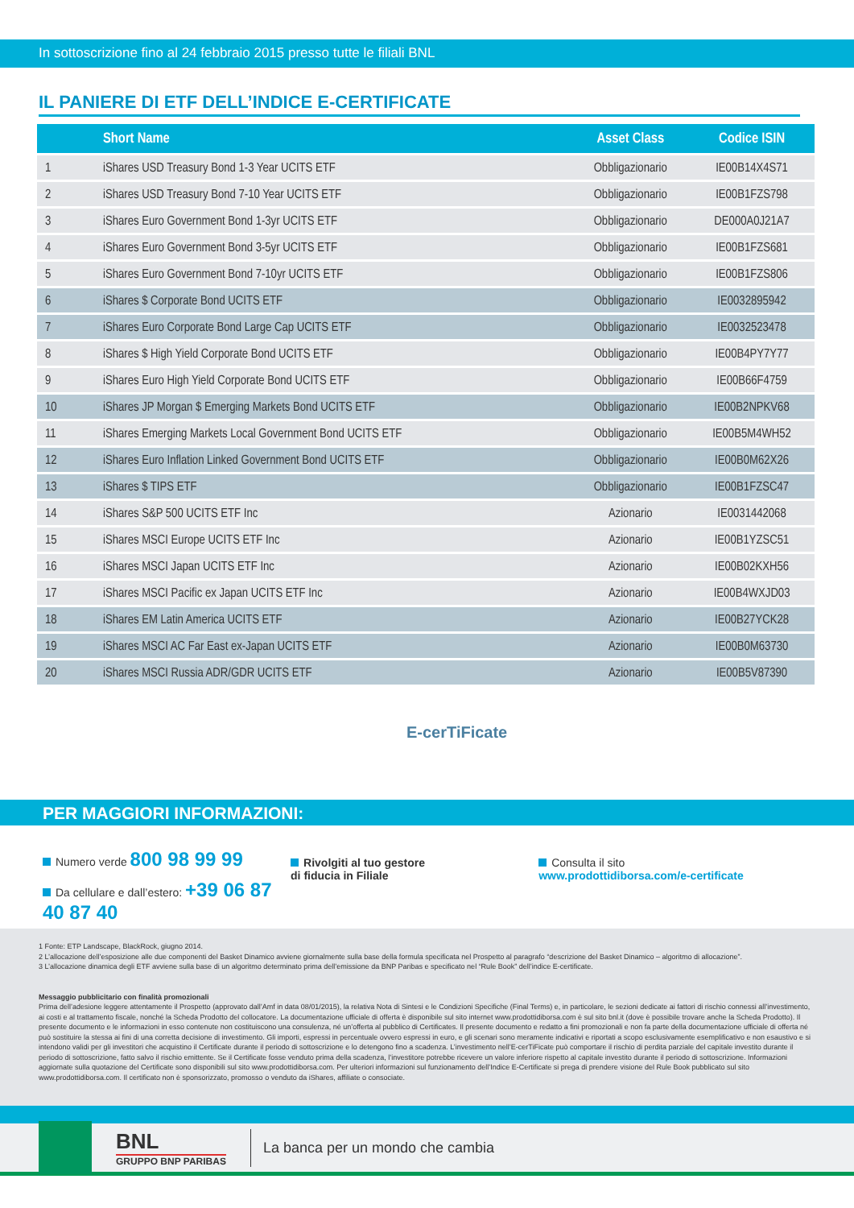In sottoscrizione fino al 24 febbraio 2015 presso tutte le filiali BNL
IL PANIERE DI ETF DELL’INDICE E-CERTIFICATE
| | Short Name | Asset Class | Codice ISIN |
| --- | --- | --- | --- |
| 1 | iShares USD Treasury Bond 1-3 Year UCITS ETF | Obbligazionario | IE00B14X4S71 |
| 2 | iShares USD Treasury Bond 7-10 Year UCITS ETF | Obbligazionario | IE00B1FZS798 |
| 3 | iShares Euro Government Bond 1-3yr UCITS ETF | Obbligazionario | DE000A0J21A7 |
| 4 | iShares Euro Government Bond 3-5yr UCITS ETF | Obbligazionario | IE00B1FZS681 |
| 5 | iShares Euro Government Bond 7-10yr UCITS ETF | Obbligazionario | IE00B1FZS806 |
| 6 | iShares $ Corporate Bond UCITS ETF | Obbligazionario | IE0032895942 |
| 7 | iShares Euro Corporate Bond Large Cap UCITS ETF | Obbligazionario | IE0032523478 |
| 8 | iShares $ High Yield Corporate Bond UCITS ETF | Obbligazionario | IE00B4PY7Y77 |
| 9 | iShares Euro High Yield Corporate Bond UCITS ETF | Obbligazionario | IE00B66F4759 |
| 10 | iShares JP Morgan $ Emerging Markets Bond UCITS ETF | Obbligazionario | IE00B2NPKV68 |
| 11 | iShares Emerging Markets Local Government Bond UCITS ETF | Obbligazionario | IE00B5M4WH52 |
| 12 | iShares Euro Inflation Linked Government Bond UCITS ETF | Obbligazionario | IE00B0M62X26 |
| 13 | iShares $ TIPS ETF | Obbligazionario | IE00B1FZSC47 |
| 14 | iShares S&P 500 UCITS ETF Inc | Azionario | IE0031442068 |
| 15 | iShares MSCI Europe UCITS ETF Inc | Azionario | IE00B1YZSC51 |
| 16 | iShares MSCI Japan UCITS ETF Inc | Azionario | IE00B02KXH56 |
| 17 | iShares MSCI Pacific ex Japan UCITS ETF Inc | Azionario | IE00B4WXJD03 |
| 18 | iShares EM Latin America UCITS ETF | Azionario | IE00B27YCK28 |
| 19 | iShares MSCI AC Far East ex-Japan UCITS ETF | Azionario | IE00B0M63730 |
| 20 | iShares MSCI Russia ADR/GDR UCITS ETF | Azionario | IE00B5V87390 |
E-cerTiFicate
PER MAGGIORI INFORMAZIONI:
Numero verde 800 98 99 99
Da cellulare e dall’estero: +39 06 87 40 87 40
Rivolgiti al tuo gestore
di fiducia in Filiale
Consulta il sito
www.prodottidiborsa.com/e-certificate
1 Fonte: ETP Landscape, BlackRock, giugno 2014.
2 L’allocazione dell’esposizione alle due componenti del Basket Dinamico avviene giornalmente sulla base della formula specificata nel Prospetto al paragrafo “descrizione del Basket Dinamico – algoritmo di allocazione”.
3 L’allocazione dinamica degli ETF avviene sulla base di un algoritmo determinato prima dell’emissione da BNP Paribas e specificato nel “Rule Book” dell’indice E-certificate.
Messaggio pubblicitario con finalità promozionali
Prima dell’adesione leggere attentamente il Prospetto (approvato dall’Amf in data 08/01/2015), la relativa Nota di Sintesi e le Condizioni Specifiche (Final Terms) e, in particolare, le sezioni dedicate ai fattori di rischio connessi all’investimento, ai costi e al trattamento fiscale, nonché la Scheda Prodotto del collocatore. La documentazione ufficiale di offerta è disponibile sul sito internet www.prodottidiborsa.com è sul sito bnl.it (dove è possibile trovare anche la Scheda Prodotto). Il presente documento e le informazioni in esso contenute non costituiscono una consulenza, né un’offerta al pubblico di Certificates. Il presente documento e redatto a fini promozionali e non fa parte della documentazione ufficiale di offerta né può sostituire la stessa ai fini di una corretta decisione di investimento. Gli importi, espressi in percentuale ovvero espressi in euro, e gli scenari sono meramente indicativi e riportati a scopo esclusivamente esemplificativo e non esaustivo e si intendono validi per gli investitori che acquistino il Certificate durante il periodo di sottoscrizione e lo detengono fino a scadenza. L’investimento nell’E-cerTiFicate può comportare il rischio di perdita parziale del capitale investito durante il periodo di sottoscrizione, fatto salvo il rischio emittente. Se il Certificate fosse venduto prima della scadenza, l’investitore potrebbe ricevere un valore inferiore rispetto al capitale investito durante il periodo di sottoscrizione. Informazioni aggiornate sulla quotazione del Certificate sono disponibili sul sito www.prodottidiborsa.com. Per ulteriori informazioni sul funzionamento dell’Indice E-Certificate si prega di prendere visione del Rule Book pubblicato sul sito www.prodottidiborsa.com. Il certificato non è sponsorizzato, promosso o venduto da iShares, affiliate o consociate.
BNL
GRUPPO BNP PARIBAS
La banca per un mondo che cambia